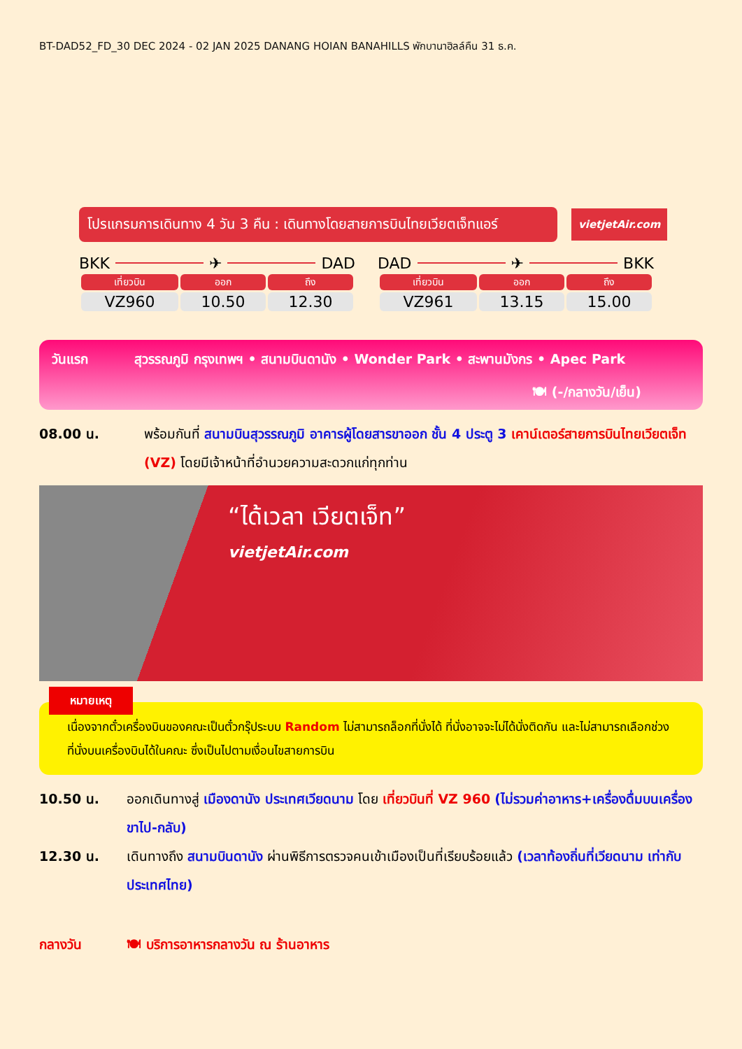BT-DAD52_FD_30 DEC 2024 - 02 JAN 2025 DANANG HOIAN BANAHILLS พักบานาฮิลล์คืน 31 ธ.ค.
โปรแกรมการเดินทาง 4 วัน 3 คืน : เดินทางโดยสายการบินไทยเวียตเจ็ทแอร์
vietjetAir.com
BKK ✈ DAD
| เที่ยวบิน | ออก | ถึง |
| --- | --- | --- |
| VZ960 | 10.50 | 12.30 |
DAD ✈ BKK
| เที่ยวบิน | ออก | ถึง |
| --- | --- | --- |
| VZ961 | 13.15 | 15.00 |
วันแรก สุวรรณภูมิ กรุงเทพฯ • สนามบินดานัง • Wonder Park • สะพานมังกร • Apec Park
🍽 (-/กลางวัน/เย็น)
08.00 น. พร้อมกันที่ สนามบินสุวรรณภูมิ อาคารผู้โดยสารขาออก ชั้น 4 ประตู 3 เคาน์เตอร์สายการบินไทยเวียตเจ็ท (VZ) โดยมีเจ้าหน้าที่อำนวยความสะดวกแก่ทุกท่าน
“ได้เวลา เวียตเจ็ท”
vietjetAir.com
หมายเหตุ
เนื่องจากตั๋วเครื่องบินของคณะเป็นตั๋วกรุ๊ประบบ Random ไม่สามารถล็อกที่นั่งได้ ที่นั่งอาจจะไม่ได้นั่งติดกัน และไม่สามารถเลือกช่วงที่นั่งบนเครื่องบินได้ในคณะ ซึ่งเป็นไปตามเงื่อนไขสายการบิน
10.50 น. ออกเดินทางสู่ เมืองดานัง ประเทศเวียดนาม โดย เที่ยวบินที่ VZ 960 (ไม่รวมค่าอาหาร+เครื่องดื่มบนเครื่องขาไป-กลับ)
12.30 น. เดินทางถึง สนามบินดานัง ผ่านพิธีการตรวจคนเข้าเมืองเป็นที่เรียบร้อยแล้ว (เวลาท้องถิ่นที่เวียดนาม เท่ากับประเทศไทย)
กลางวัน 🍽 บริการอาหารกลางวัน ณ ร้านอาหาร